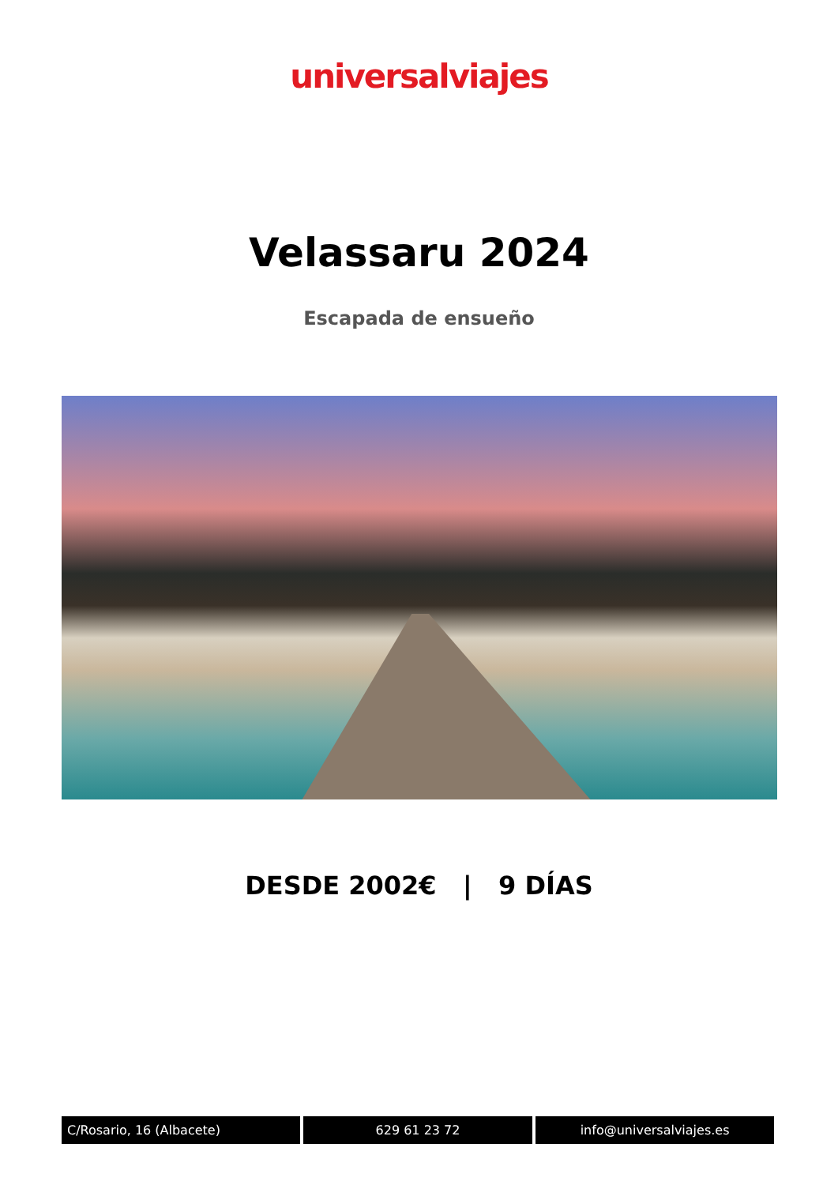universalviajes
Velassaru 2024
Escapada de ensueño
DESDE 2002€ | 9 DÍAS
C/Rosario, 16 (Albacete) 629 61 23 72 info@universalviajes.es